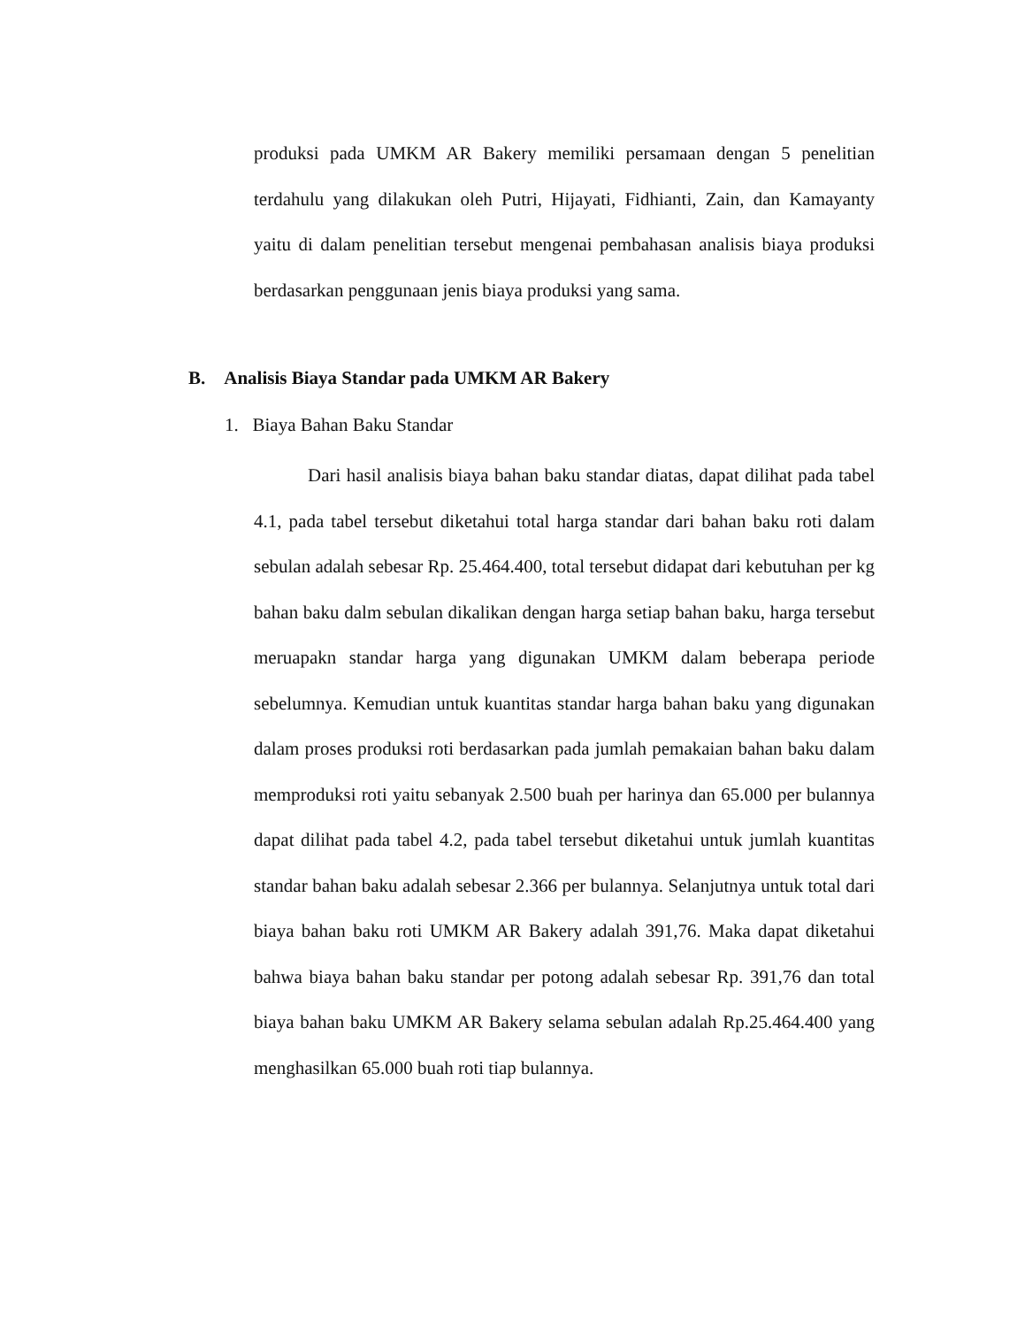produksi pada UMKM AR Bakery memiliki persamaan dengan 5 penelitian terdahulu yang dilakukan oleh Putri, Hijayati, Fidhianti, Zain, dan Kamayanty yaitu di dalam penelitian tersebut mengenai pembahasan analisis biaya produksi berdasarkan penggunaan jenis biaya produksi yang sama.
B. Analisis Biaya Standar pada UMKM AR Bakery
1. Biaya Bahan Baku Standar
Dari hasil analisis biaya bahan baku standar diatas, dapat dilihat pada tabel 4.1, pada tabel tersebut diketahui total harga standar dari bahan baku roti dalam sebulan adalah sebesar Rp. 25.464.400, total tersebut didapat dari kebutuhan per kg bahan baku dalm sebulan dikalikan dengan harga setiap bahan baku, harga tersebut meruapakn standar harga yang digunakan UMKM dalam beberapa periode sebelumnya. Kemudian untuk kuantitas standar harga bahan baku yang digunakan dalam proses produksi roti berdasarkan pada jumlah pemakaian bahan baku dalam memproduksi roti yaitu sebanyak 2.500 buah per harinya dan 65.000 per bulannya dapat dilihat pada tabel 4.2, pada tabel tersebut diketahui untuk jumlah kuantitas standar bahan baku adalah sebesar 2.366 per bulannya. Selanjutnya untuk total dari biaya bahan baku roti UMKM AR Bakery adalah 391,76. Maka dapat diketahui bahwa biaya bahan baku standar per potong adalah sebesar Rp. 391,76 dan total biaya bahan baku UMKM AR Bakery selama sebulan adalah Rp.25.464.400 yang menghasilkan 65.000 buah roti tiap bulannya.